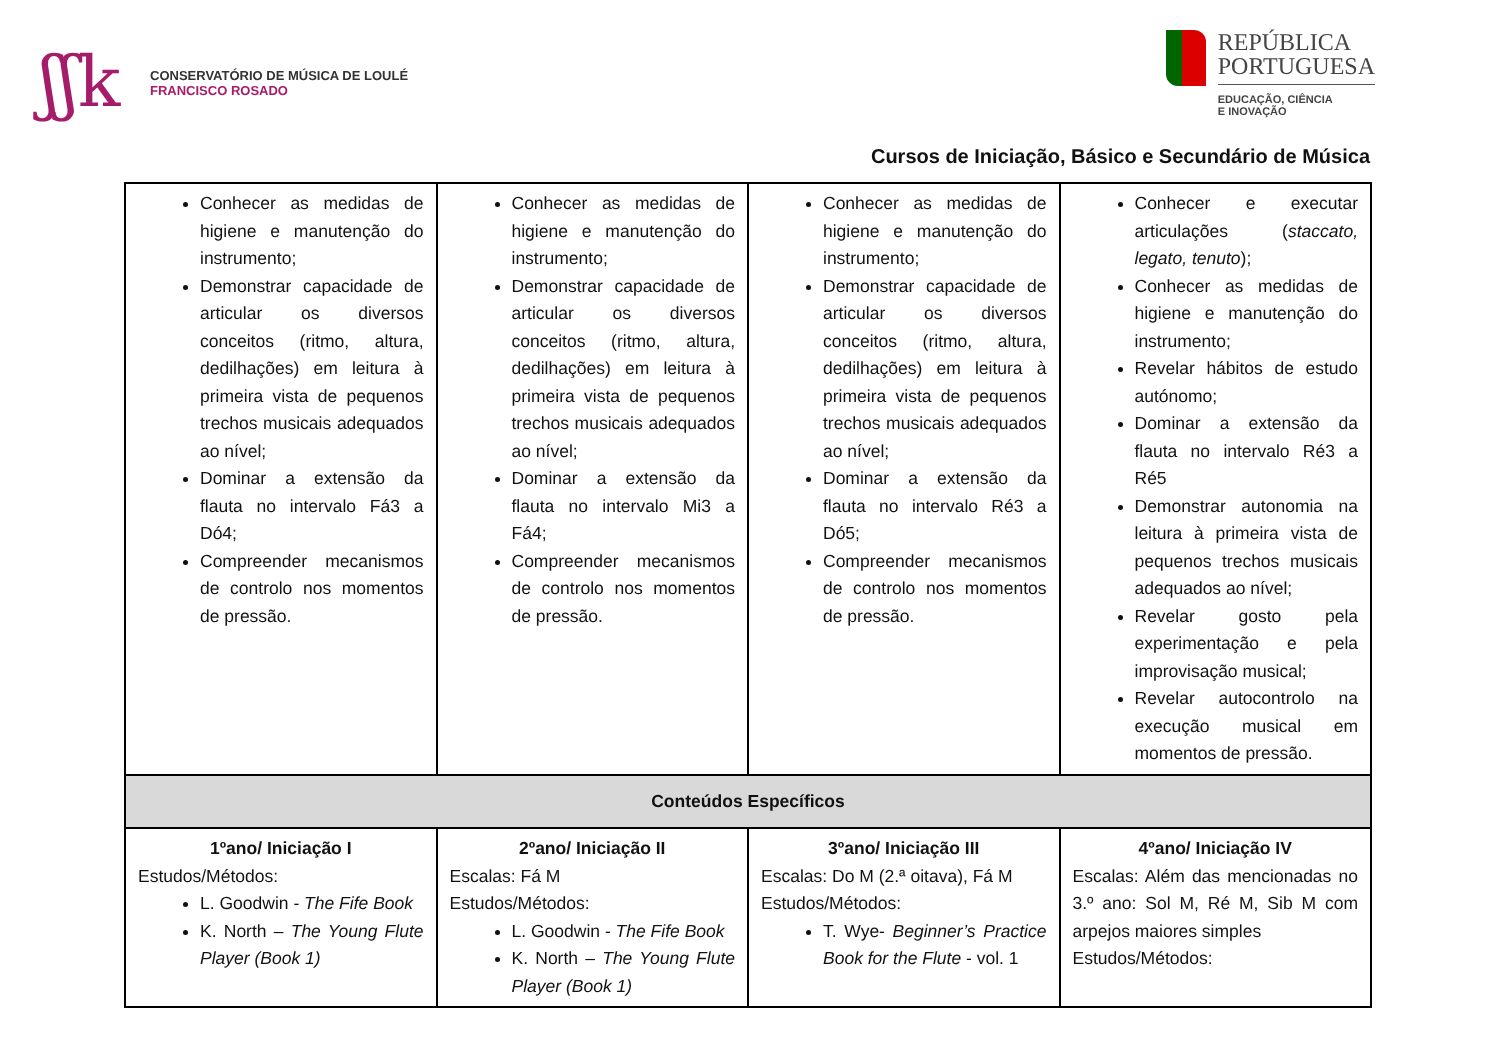ʃʃk
CONSERVATÓRIO DE MÚSICA DE LOULÉ
FRANCISCO ROSADO
REPÚBLICA
PORTUGUESA
EDUCAÇÃO, CIÊNCIA
E INOVAÇÃO
Cursos de Iniciação, Básico e Secundário de Música
| Conhecer as medidas de higiene e manutenção do instrumento; Demonstrar capacidade de articular os diversos conceitos (ritmo, altura, dedilhações) em leitura à primeira vista de pequenos trechos musicais adequados ao nível; Dominar a extensão da flauta no intervalo Fá3 a Dó4; Compreender mecanismos de controlo nos momentos de pressão. | Conhecer as medidas de higiene e manutenção do instrumento; Demonstrar capacidade de articular os diversos conceitos (ritmo, altura, dedilhações) em leitura à primeira vista de pequenos trechos musicais adequados ao nível; Dominar a extensão da flauta no intervalo Mi3 a Fá4; Compreender mecanismos de controlo nos momentos de pressão. | Conhecer as medidas de higiene e manutenção do instrumento; Demonstrar capacidade de articular os diversos conceitos (ritmo, altura, dedilhações) em leitura à primeira vista de pequenos trechos musicais adequados ao nível; Dominar a extensão da flauta no intervalo Ré3 a Dó5; Compreender mecanismos de controlo nos momentos de pressão. | Conhecer e executar articulações ( staccato, legato, tenuto ); Conhecer as medidas de higiene e manutenção do instrumento; Revelar hábitos de estudo autónomo; Dominar a extensão da flauta no intervalo Ré3 a Ré5 Demonstrar autonomia na leitura à primeira vista de pequenos trechos musicais adequados ao nível; Revelar gosto pela experimentação e pela improvisação musical; Revelar autocontrolo na execução musical em momentos de pressão. |
| Conteúdos Específicos | | | |
| 1ºano/ Iniciação I Estudos/Métodos: L. Goodwin - The Fife Book K. North – The Young Flute Player (Book 1) | 2ºano/ Iniciação II Escalas: Fá M Estudos/Métodos: L. Goodwin - The Fife Book K. North – The Young Flute Player (Book 1) | 3ºano/ Iniciação III Escalas: Do M (2.ª oitava), Fá M Estudos/Métodos: T. Wye- Beginner’s Practice Book for the Flute - vol. 1 | 4ºano/ Iniciação IV Escalas: Além das mencionadas no 3.º ano: Sol M, Ré M, Sib M com arpejos maiores simples Estudos/Métodos: |